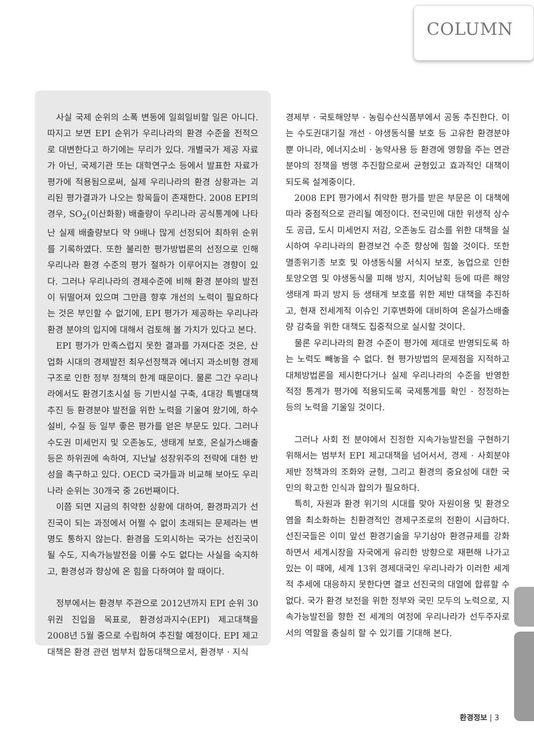COLUMN
사실 국제 순위의 소폭 변동에 일희일비할 일은 아니다. 따지고 보면 EPI 순위가 우리나라의 환경 수준을 전적으로 대변한다고 하기에는 무리가 있다. 개별국가 제공 자료가 아닌, 국제기관 또는 대학연구소 등에서 발표한 자료가 평가에 적용됨으로써, 실제 우리나라의 환경 상황과는 괴리된 평가결과가 나오는 항목들이 존재한다. 2008 EPI의 경우, SO<sub>2</sub>(이산화황) 배출량이 우리나라 공식통계에 나타난 실제 배출량보다 약 9배나 많게 선정되어 최하위 순위를 기록하였다. 또한 불리한 평가방법론의 선정으로 인해 우리나라 환경 수준의 평가 절하가 이루어지는 경향이 있다. 그러나 우리나라의 경제수준에 비해 환경 분야의 발전이 뒤떨어져 있으며 그만큼 향후 개선의 노력이 필요하다는 것은 부인할 수 없기에, EPI 평가가 제공하는 우리나라 환경 분야의 입지에 대해서 검토해 볼 가치가 있다고 본다.
EPI 평가가 만족스럽지 못한 결과를 가져다준 것은, 산업화 시대의 경제발전 최우선정책과 에너지 과소비형 경제구조로 인한 정부 정책의 한계 때문이다. 물론 그간 우리나라에서도 환경기초시설 등 기반시설 구축, 4대강 특별대책 추진 등 환경분야 발전을 위한 노력을 기울여 왔기에, 하수설비, 수질 등 일부 좋은 평가를 얻은 부문도 있다. 그러나 수도권 미세먼지 및 오존농도, 생태계 보호, 온실가스배출 등은 하위권에 속하여, 지난날 성장위주의 전략에 대한 반성을 촉구하고 있다. OECD 국가들과 비교해 보아도 우리나라 순위는 30개국 중 26번째이다.
이쯤 되면 지금의 취약한 상황에 대하여, 환경파괴가 선진국이 되는 과정에서 어쩔 수 없이 초래되는 문제라는 변명도 통하지 않는다. 환경을 도외시하는 국가는 선진국이 될 수도, 지속가능발전을 이룰 수도 없다는 사실을 숙지하고, 환경성과 향상에 온 힘을 다하여야 할 때이다.
정부에서는 환경부 주관으로 2012년까지 EPI 순위 30위권 진입을 목표로, 환경성과지수(EPI) 제고대책을 2008년 5월 중으로 수립하여 추진할 예정이다. EPI 제고대책은 환경 관련 범부처 합동대책으로서, 환경부 · 지식
경제부 · 국토해양부 · 농림수산식품부에서 공동 추진한다. 이는 수도권대기질 개선 · 야생동식물 보호 등 고유한 환경분야 뿐 아니라, 에너지소비 · 농약사용 등 환경에 영향을 주는 연관분야의 정책을 병행 추진함으로써 균형있고 효과적인 대책이 되도록 설계중이다.
2008 EPI 평가에서 취약한 평가를 받은 부문은 이 대책에 따라 중점적으로 관리될 예정이다. 전국민에 대한 위생적 상수도 공급, 도시 미세먼지 저감, 오존농도 감소를 위한 대책을 실시하여 우리나라의 환경보건 수준 향상에 힘쓸 것이다. 또한 멸종위기종 보호 및 야생동식물 서식지 보호, 농업으로 인한 토양오염 및 야생동식물 피해 방지, 치어남획 등에 따른 해양생태계 파괴 방지 등 생태계 보호를 위한 제반 대책을 추진하고, 현재 전세계적 이슈인 기후변화에 대비하여 온실가스배출량 감축을 위한 대책도 집중적으로 실시할 것이다.
물론 우리나라의 환경 수준이 평가에 제대로 반영되도록 하는 노력도 빼놓을 수 없다. 현 평가방법의 문제점을 지적하고 대체방법론을 제시한다거나 실제 우리나라의 수준을 반영한 적정 통계가 평가에 적용되도록 국제통계를 확인 · 정정하는 등의 노력을 기울일 것이다.
그러나 사회 전 분야에서 진정한 지속가능발전을 구현하기 위해서는 범부처 EPI 제고대책을 넘어서서, 경제 · 사회분야 제반 정책과의 조화와 균형, 그리고 환경의 중요성에 대한 국민의 확고한 인식과 합의가 필요하다.
특히, 자원과 환경 위기의 시대를 맞아 자원이용 및 환경오염을 최소화하는 친환경적인 경제구조로의 전환이 시급하다. 선진국들은 이미 앞선 환경기술을 무기삼아 환경규제를 강화하면서 세계시장을 자국에게 유리한 방향으로 재편해 나가고 있는 이 때에, 세계 13위 경제대국인 우리나라가 이러한 세계적 추세에 대응하지 못한다면 결코 선진국의 대열에 합류할 수 없다. 국가 환경 보전을 위한 정부와 국민 모두의 노력으로, 지속가능발전을 향한 전 세계의 여정에 우리나라가 선두주자로서의 역할을 충실히 할 수 있기를 기대해 본다.
환경정보 | 3